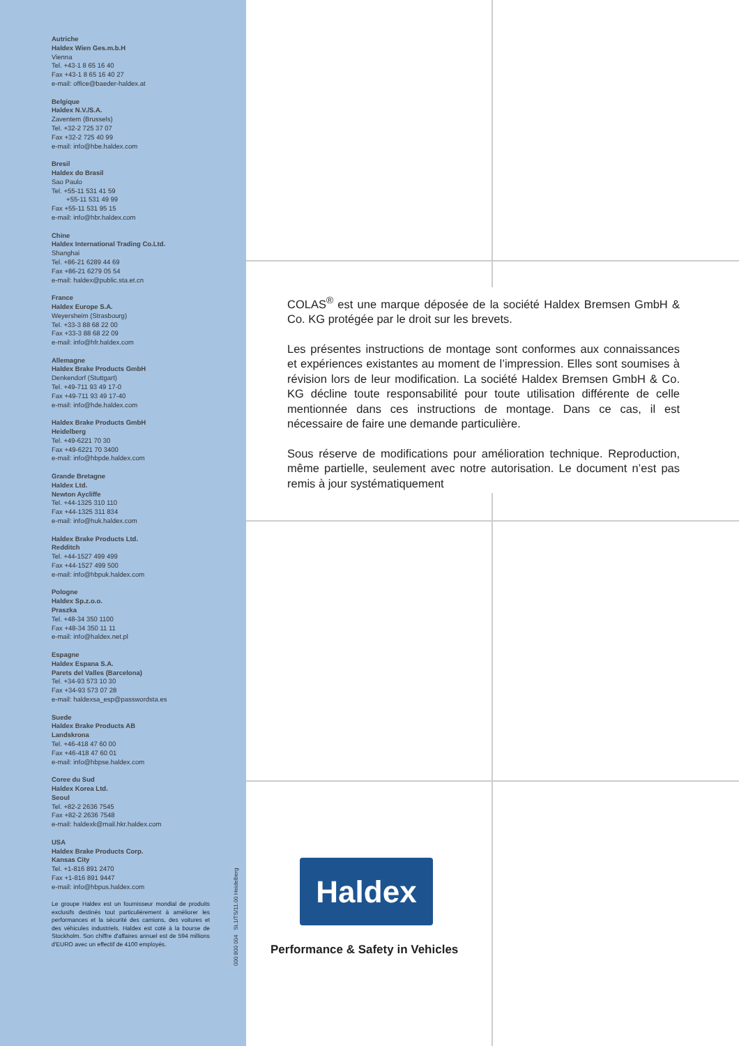Autriche
Haldex Wien Ges.m.b.H
Vienna
Tel. +43-1 8 65 16 40
Fax +43-1 8 65 16 40 27
e-mail: office@baeder-haldex.at
Belgique
Haldex N.V./S.A.
Zaventem (Brussels)
Tel. +32-2 725 37 07
Fax +32-2 725 40 99
e-mail: info@hbe.haldex.com
Bresil
Haldex do Brasil
Sao Paulo
Tel. +55-11 531 41 59
+55-11 531 49 99
Fax +55-11 531 95 15
e-mail: info@hbr.haldex.com
Chine
Haldex International Trading Co.Ltd.
Shanghai
Tel. +86-21 6289 44 69
Fax +86-21 6279 05 54
e-mail: haldex@public.sta.et.cn
France
Haldex Europe S.A.
Weyersheim (Strasbourg)
Tel. +33-3 88 68 22 00
Fax +33-3 88 68 22 09
e-mail: info@hfr.haldex.com
Allemagne
Haldex Brake Products GmbH
Denkendorf (Stuttgart)
Tel. +49-711 93 49 17-0
Fax +49-711 93 49 17-40
e-mail: info@hde.haldex.com
Haldex Brake Products GmbH
Heidelberg
Tel. +49-6221 70 30
Fax +49-6221 70 3400
e-mail: info@hbpde.haldex.com
Grande Bretagne
Haldex Ltd.
Newton Aycliffe
Tel. +44-1325 310 110
Fax +44-1325 311 834
e-mail: info@huk.haldex.com
Haldex Brake Products Ltd.
Redditch
Tel. +44-1527 499 499
Fax +44-1527 499 500
e-mail: info@hbpuk.haldex.com
Pologne
Haldex Sp.z.o.o.
Praszka
Tel. +48-34 350 1100
Fax +48-34 350 11 11
e-mail: info@haldex.net.pl
Espagne
Haldex Espana S.A.
Parets del Valles (Barcelona)
Tel. +34-93 573 10 30
Fax +34-93 573 07 28
e-mail: haldexsa_esp@passwordsta.es
Suede
Haldex Brake Products AB
Landskrona
Tel. +46-418 47 60 00
Fax +46-418 47 60 01
e-mail: info@hbpse.haldex.com
Coree du Sud
Haldex Korea Ltd.
Seoul
Tel. +82-2 2636 7545
Fax +82-2 2636 7548
e-mail: haldexk@mail.hkr.haldex.com
USA
Haldex Brake Products Corp.
Kansas City
Tel. +1-816 891 2470
Fax +1-816 891 9447
e-mail: info@hbpus.haldex.com
Le groupe Haldex est un fournisseur mondial de produits exclusifs destinés tout particulièrement à améliorer les performances et la sécurité des camions, des voitures et des véhicules industriels. Haldex est coté à la bourse de Stockholm. Son chiffre d'affaires annuel est de 594 millions d'EURO avec un effectif de 4100 employés.
000 800 004 St.1/TS/11.00 Heidelberg
COLAS<sup>®</sup> est une marque déposée de la société Haldex Bremsen GmbH & Co. KG protégée par le droit sur les brevets.
Les présentes instructions de montage sont conformes aux connaissances et expériences existantes au moment de l’impression. Elles sont soumises à révision lors de leur modification. La société Haldex Bremsen GmbH & Co. KG décline toute responsabilité pour toute utilisation différente de celle mentionnée dans ces instructions de montage. Dans ce cas, il est nécessaire de faire une demande particulière.
Sous réserve de modifications pour amélioration technique. Reproduction, même partielle, seulement avec notre autorisation. Le document n’est pas remis à jour systématiquement
Haldex
Performance & Safety in Vehicles